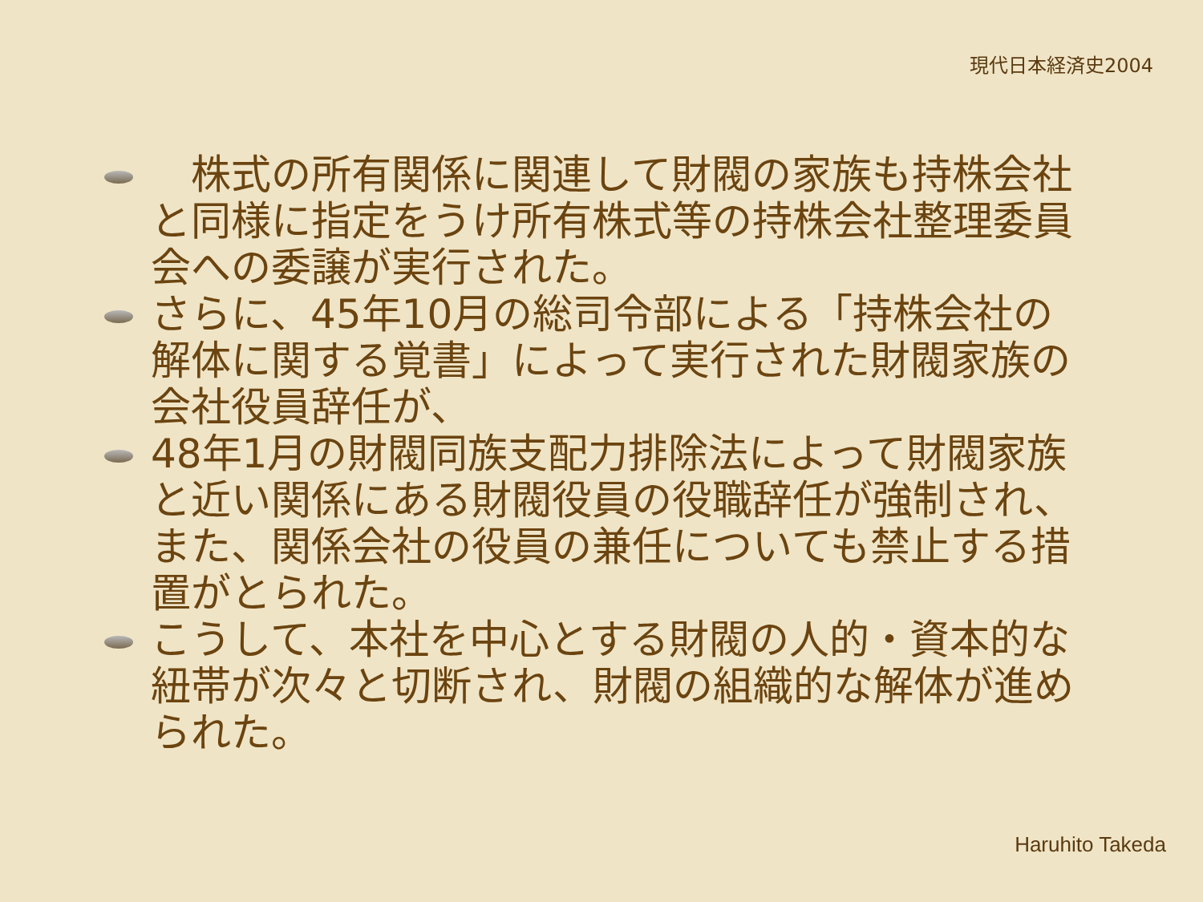現代日本経済史2004
　株式の所有関係に関連して財閥の家族も持株会社と同様に指定をうけ所有株式等の持株会社整理委員会への委譲が実行された。
さらに、45年10月の総司令部による「持株会社の解体に関する覚書」によって実行された財閥家族の会社役員辞任が、
48年1月の財閥同族支配力排除法によって財閥家族と近い関係にある財閥役員の役職辞任が強制され、また、関係会社の役員の兼任についても禁止する措置がとられた。
こうして、本社を中心とする財閥の人的・資本的な紐帯が次々と切断され、財閥の組織的な解体が進められた。
Haruhito Takeda